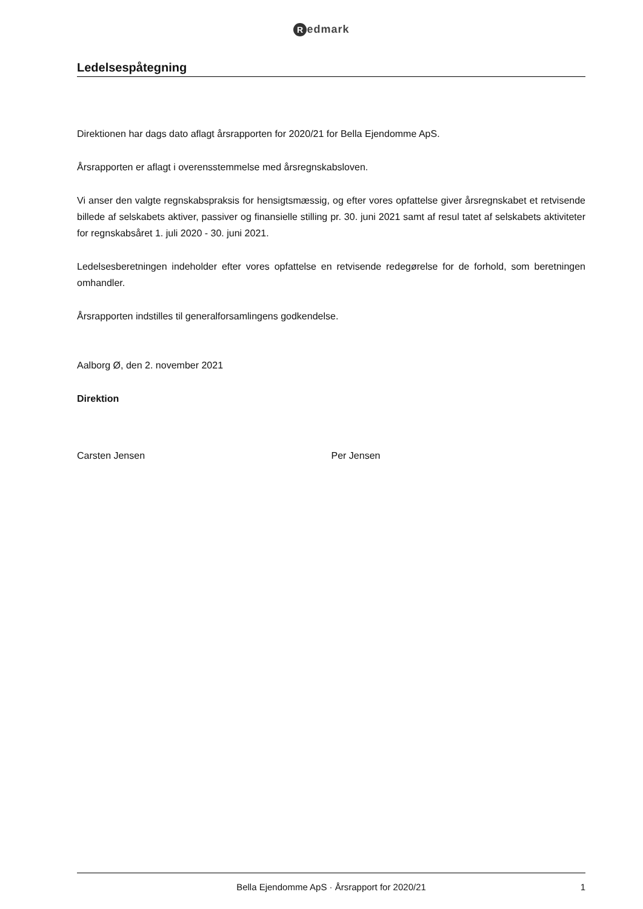Redmark
Ledelsespåtegning
Direktionen har dags dato aflagt årsrapporten for 2020/21 for Bella Ejendomme ApS.
Årsrapporten er aflagt i overensstemmelse med årsregnskabsloven.
Vi anser den valgte regnskabspraksis for hensigtsmæssig, og efter vores opfattelse giver årsregnskabet et retvisende billede af selskabets aktiver, passiver og finansielle stilling pr. 30. juni 2021 samt af resul tatet af selskabets aktiviteter for regnskabsåret 1. juli 2020 - 30. juni 2021.
Ledelsesberetningen indeholder efter vores opfattelse en retvisende redegørelse for de forhold, som beretningen omhandler.
Årsrapporten indstilles til generalforsamlingens godkendelse.
Aalborg Ø, den 2. november 2021
Direktion
Carsten Jensen Per Jensen
Bella Ejendomme ApS · Årsrapport for 2020/21
1